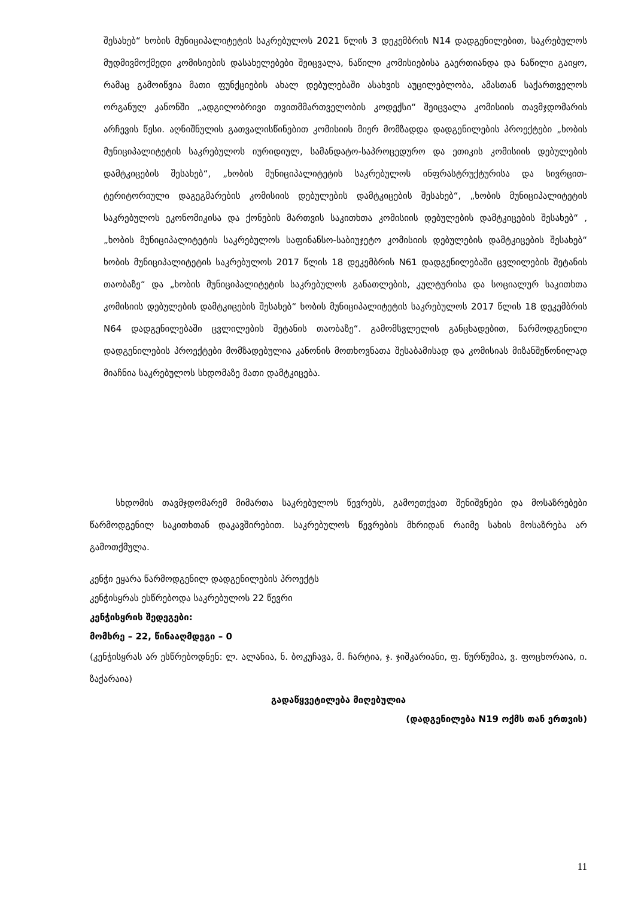შესახებ“ ხობის მუნიციპალიტეტის საკრებულოს 2021 წლის 3 დეკემბრის N14 დადგენილებით, საკრებულოს მუდმივმოქმედი კომისიების დასახელებები შეიცვალა, ნაწილი კომისიებისა გაერთიანდა და ნაწილი გაიყო, რამაც გამოიწვია მათი ფუნქციების ახალ დებულებაში ასახვის აუცილებლობა, ამასთან საქართველოს ორგანულ კანონში „ადგილობრივი თვითმმართველობის კოდექსი“ შეიცვალა კომისიის თავმჯდომარის არჩევის წესი. აღნიშნულის გათვალისწინებით კომისიის მიერ მომზადდა დადგენილების პროექტები „ხობის მუნიციპალიტეტის საკრებულოს იურიდიულ, სამანდატო-საპროცედურო და ეთიკის კომისიის დებულების დამტკიცების შესახებ“, „ხობის მუნიციპალიტეტის საკრებულოს ინფრასტრუქტურისა და სივრცით-ტერიტორიული დაგეგმარების კომისიის დებულების დამტკიცების შესახებ“, „ხობის მუნიციპალიტეტის საკრებულოს ეკონომიკისა და ქონების მართვის საკითხთა კომისიის დებულების დამტკიცების შესახებ“ , „ხობის მუნიციპალიტეტის საკრებულოს საფინანსო-საბიუჯეტო კომისიის დებულების დამტკიცების შესახებ“ ხობის მუნიციპალიტეტის საკრებულოს 2017 წლის 18 დეკემბრის N61 დადგენილებაში ცვლილების შეტანის თაობაზე“ და „ხობის მუნიციპალიტეტის საკრებულოს განათლების, კულტურისა და სოციალურ საკითხთა კომისიის დებულების დამტკიცების შესახებ“ ხობის მუნიციპალიტეტის საკრებულოს 2017 წლის 18 დეკემბრის N64 დადგენილებაში ცვლილების შეტანის თაობაზე“. გამომსვლელის განცხადებით, წარმოდგენილი დადგენილების პროექტები მომზადებულია კანონის მოთხოვნათა შესაბამისად და კომისიას მიზანშეწონილად მიაჩნია საკრებულოს სხდომაზე მათი დამტკიცება.
სხდომის თავმჯდომარემ მიმართა საკრებულოს წევრებს, გამოეთქვათ შენიშვნები და მოსაზრებები წარმოდგენილ საკითხთან დაკავშირებით. საკრებულოს წევრების მხრიდან რაიმე სახის მოსაზრება არ გამოთქმულა.
კენჭი ეყარა წარმოდგენილ დადგენილების პროექტს
კენჭისყრას ესწრებოდა საკრებულოს 22 წევრი
კენჭისყრის შედეგები:
მომხრე – 22, წინააღმდეგი – 0
(კენჭისყრას არ ესწრებოდნენ: ლ. ალანია, ნ. ბოკუჩავა, მ. ჩარტია, ჯ. ჯიშკარიანი, ფ. წურწუმია, ვ. ფოცხორაია, ი. ზაქარაია)
გადაწყვეტილება მიღებულია
(დადგენილება N19 ოქმს თან ერთვის)
11